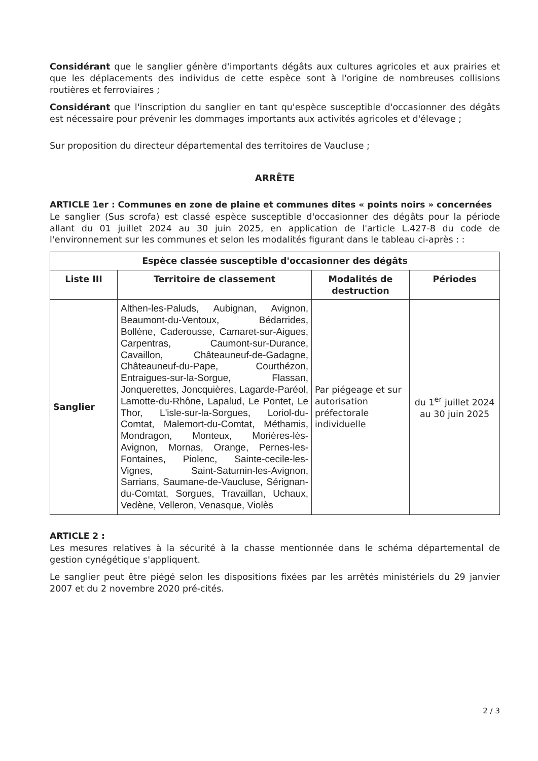Considérant que le sanglier génère d'importants dégâts aux cultures agricoles et aux prairies et que les déplacements des individus de cette espèce sont à l'origine de nombreuses collisions routières et ferroviaires ;
Considérant que l'inscription du sanglier en tant qu'espèce susceptible d'occasionner des dégâts est nécessaire pour prévenir les dommages importants aux activités agricoles et d'élevage ;
Sur proposition du directeur départemental des territoires de Vaucluse ;
ARRÊTE
ARTICLE 1er : Communes en zone de plaine et communes dites « points noirs » concernées
Le sanglier (Sus scrofa) est classé espèce susceptible d'occasionner des dégâts pour la période allant du 01 juillet 2024 au 30 juin 2025, en application de l'article L.427-8 du code de l'environnement sur les communes et selon les modalités figurant dans le tableau ci-après : :
| Espèce classée susceptible d'occasionner des dégâts | | | |
| --- | --- | --- | --- |
| Liste III | Territoire de classement | Modalités de destruction | Périodes |
| Sanglier | Althen-les-Paluds, Aubignan, Avignon, Beaumont-du-Ventoux, Bédarrides, Bollène, Caderousse, Camaret-sur-Aigues, Carpentras, Caumont-sur-Durance, Cavaillon, Châteauneuf-de-Gadagne, Châteauneuf-du-Pape, Courthézon, Entraigues-sur-la-Sorgue, Flassan, Jonquerettes, Joncquières, Lagarde-Paréol, Lamotte-du-Rhône, Lapalud, Le Pontet, Le Thor, L'isle-sur-la-Sorgues, Loriol-du-Comtat, Malemort-du-Comtat, Méthamis, Mondragon, Monteux, Morières-lès-Avignon, Mornas, Orange, Pernes-les-Fontaines, Piolenc, Sainte-cecile-les-Vignes, Saint-Saturnin-les-Avignon, Sarrians, Saumane-de-Vaucluse, Sérignan-du-Comtat, Sorgues, Travaillan, Uchaux, Vedène, Velleron, Venasque, Violès | Par piégeage et sur autorisation préfectorale individuelle | du 1<sup>er</sup> juillet 2024 au 30 juin 2025 |
ARTICLE 2 :
Les mesures relatives à la sécurité à la chasse mentionnée dans le schéma départemental de gestion cynégétique s'appliquent.
Le sanglier peut être piégé selon les dispositions fixées par les arrêtés ministériels du 29 janvier 2007 et du 2 novembre 2020 pré-cités.
2 / 3